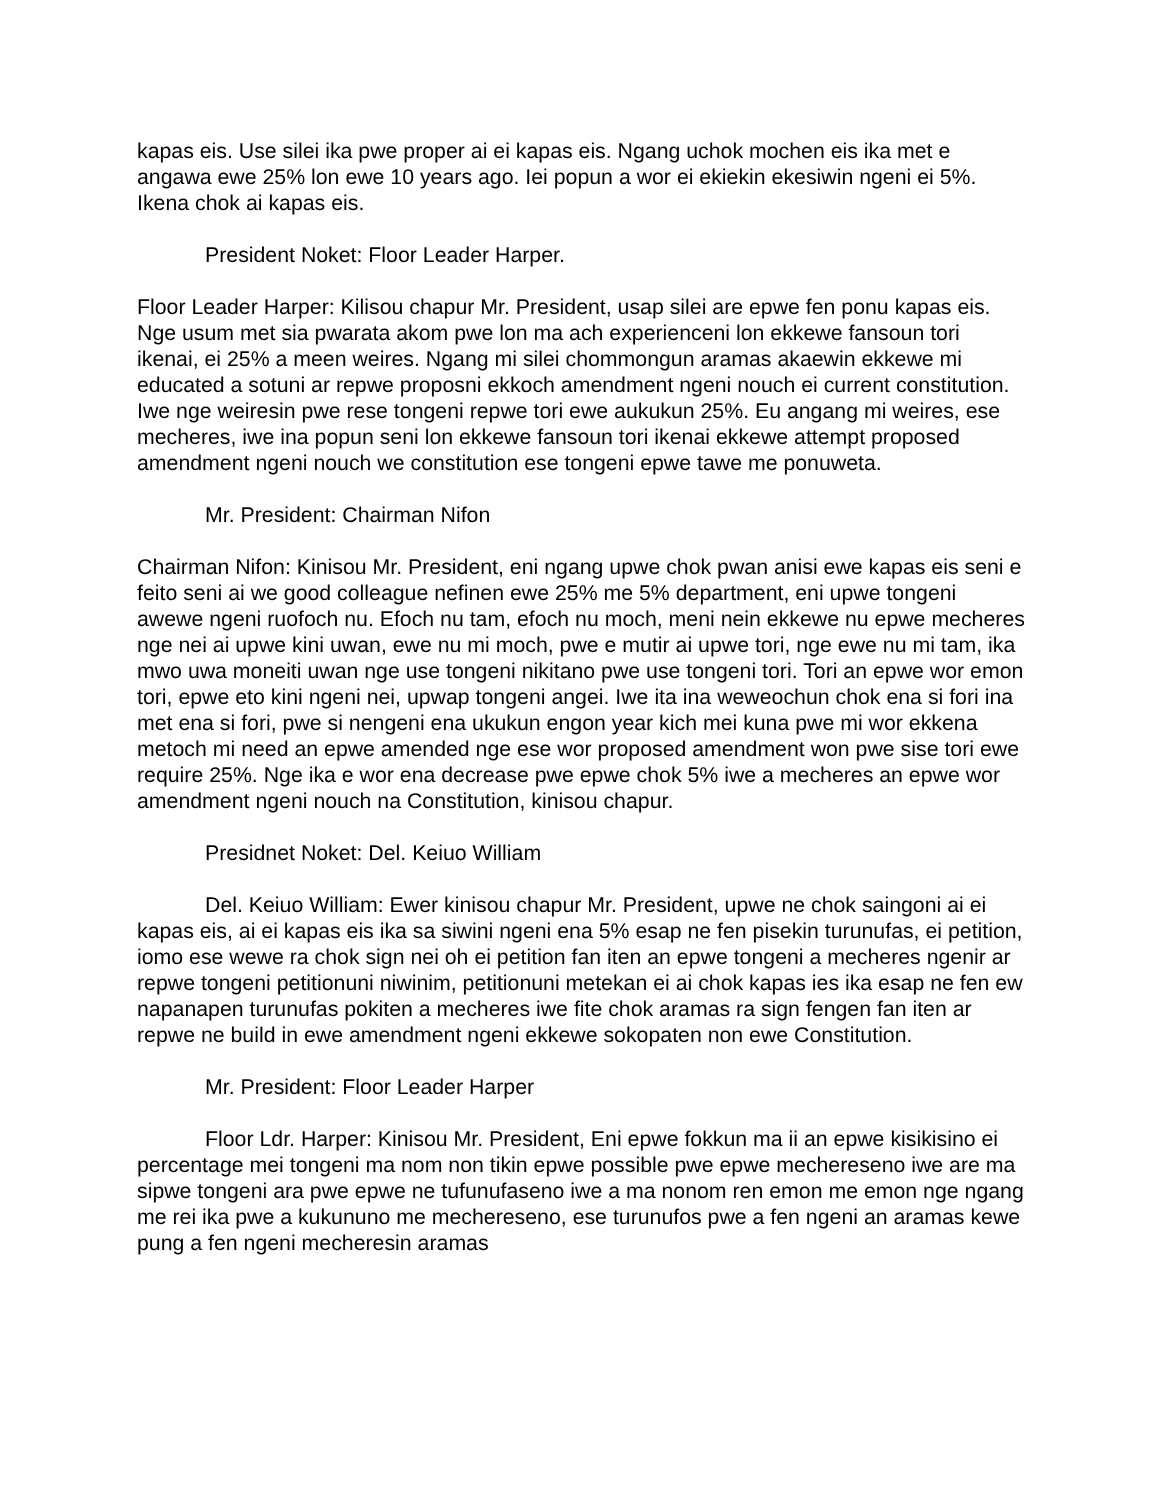kapas eis. Use silei ika pwe proper ai ei kapas eis. Ngang uchok mochen eis ika met e angawa ewe 25% lon ewe 10 years ago. Iei popun a wor ei ekiekin ekesiwin ngeni ei 5%. Ikena chok ai kapas eis.
President Noket: Floor Leader Harper.
Floor Leader Harper: Kilisou chapur Mr. President, usap silei are epwe fen ponu kapas eis. Nge usum met sia pwarata akom pwe lon ma ach experienceni lon ekkewe fansoun tori ikenai, ei 25% a meen weires. Ngang mi silei chommongun aramas akaewin ekkewe mi educated a sotuni ar repwe proposni ekkoch amendment ngeni nouch ei current constitution. Iwe nge weiresin pwe rese tongeni repwe tori ewe aukukun 25%. Eu angang mi weires, ese mecheres, iwe ina popun seni lon ekkewe fansoun tori ikenai ekkewe attempt proposed amendment ngeni nouch we constitution ese tongeni epwe tawe me ponuweta.
Mr. President: Chairman Nifon
Chairman Nifon: Kinisou Mr. President, eni ngang upwe chok pwan anisi ewe kapas eis seni e feito seni ai we good colleague nefinen ewe 25% me 5% department, eni upwe tongeni awewe ngeni ruofoch nu. Efoch nu tam, efoch nu moch, meni nein ekkewe nu epwe mecheres nge nei ai upwe kini uwan, ewe nu mi moch, pwe e mutir ai upwe tori, nge ewe nu mi tam, ika mwo uwa moneiti uwan nge use tongeni nikitano pwe use tongeni tori. Tori an epwe wor emon tori, epwe eto kini ngeni nei, upwap tongeni angei. Iwe ita ina weweochun chok ena si fori ina met ena si fori, pwe si nengeni ena ukukun engon year kich mei kuna pwe mi wor ekkena metoch mi need an epwe amended nge ese wor proposed amendment won pwe sise tori ewe require 25%. Nge ika e wor ena decrease pwe epwe chok 5% iwe a mecheres an epwe wor amendment ngeni nouch na Constitution, kinisou chapur.
Presidnet Noket: Del. Keiuo William
Del. Keiuo William: Ewer kinisou chapur Mr. President, upwe ne chok saingoni ai ei kapas eis, ai ei kapas eis ika sa siwini ngeni ena 5% esap ne fen pisekin turunufas, ei petition, iomo ese wewe ra chok sign nei oh ei petition fan iten an epwe tongeni a mecheres ngenir ar repwe tongeni petitionuni niwinim, petitionuni metekan ei ai chok kapas ies ika esap ne fen ew napanapen turunufas pokiten a mecheres iwe fite chok aramas ra sign fengen fan iten ar repwe ne build in ewe amendment ngeni ekkewe sokopaten non ewe Constitution.
Mr. President: Floor Leader Harper
Floor Ldr. Harper: Kinisou Mr. President, Eni epwe fokkun ma ii an epwe kisikisino ei percentage mei tongeni ma nom non tikin epwe possible pwe epwe mechereseno iwe are ma sipwe tongeni ara pwe epwe ne tufunufaseno iwe a ma nonom ren emon me emon nge ngang me rei ika pwe a kukununo me mechereseno, ese turunufos pwe a fen ngeni an aramas kewe pung a fen ngeni mecheresin aramas